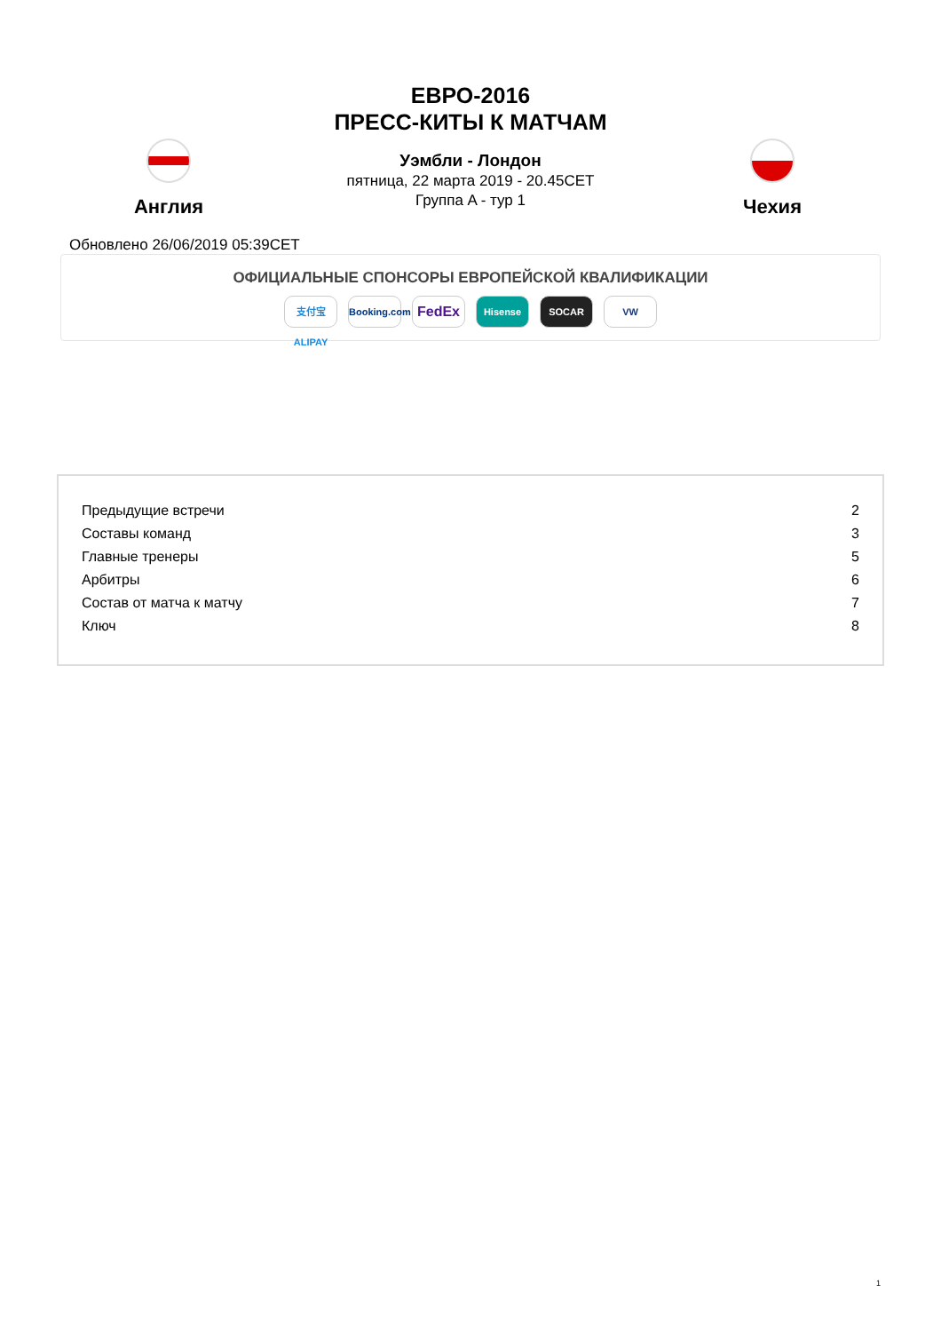ЕВРО-2016
ПРЕСС-КИТЫ К МАТЧАМ
Англия
Уэмбли - Лондон
пятница, 22 марта 2019 - 20.45CET
Группа A - тур 1
Чехия
Обновлено 26/06/2019 05:39CET
ОФИЦИАЛЬНЫЕ СПОНСОРЫ ЕВРОПЕЙСКОЙ КВАЛИФИКАЦИИ
支付宝 ALIPAY Booking.com FedEx Hisense SOCAR VW
| Предыдущие встречи | 2 |
| Составы команд | 3 |
| Главные тренеры | 5 |
| Арбитры | 6 |
| Состав от матча к матчу | 7 |
| Ключ | 8 |
1